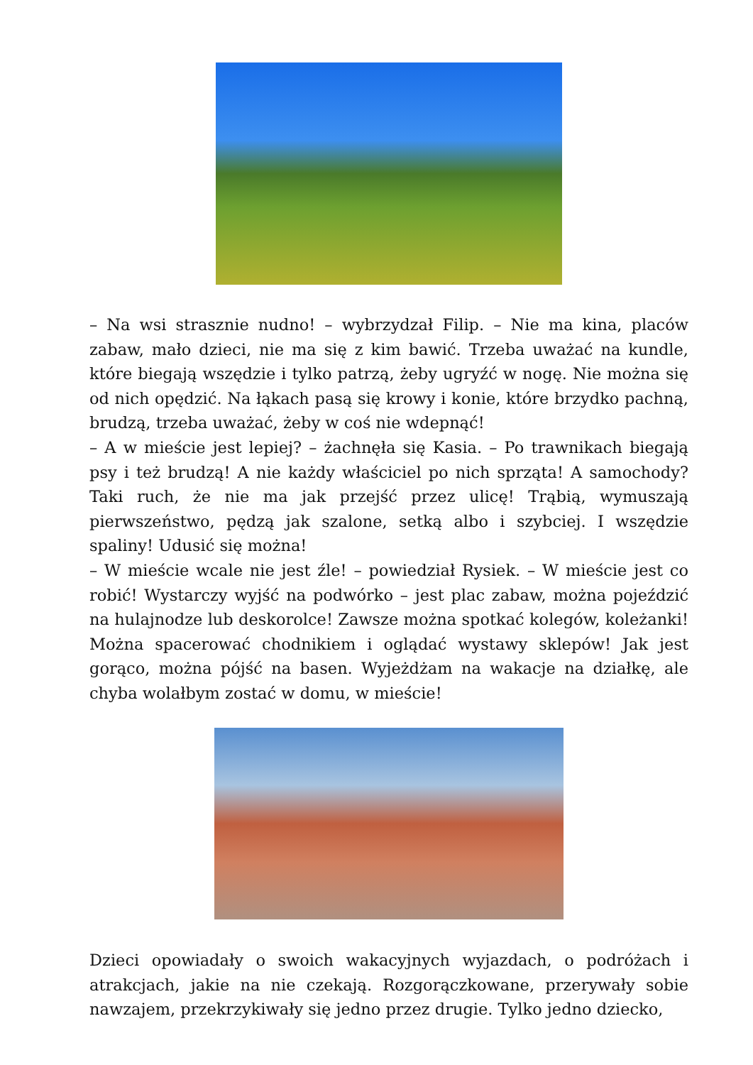– Na wsi strasznie nudno! – wybrzydzał Filip. – Nie ma kina, placów zabaw, mało dzieci, nie ma się z kim bawić. Trzeba uważać na kundle, które biegają wszędzie i tylko patrzą, żeby ugryźć w nogę. Nie można się od nich opędzić. Na łąkach pasą się krowy i konie, które brzydko pachną, brudzą, trzeba uważać, żeby w coś nie wdepnąć!
– A w mieście jest lepiej? – żachnęła się Kasia. – Po trawnikach biegają psy i też brudzą! A nie każdy właściciel po nich sprząta! A samochody? Taki ruch, że nie ma jak przejść przez ulicę! Trąbią, wymuszają pierwszeństwo, pędzą jak szalone, setką albo i szybciej. I wszędzie spaliny! Udusić się można!
– W mieście wcale nie jest źle! – powiedział Rysiek. – W mieście jest co robić! Wystarczy wyjść na podwórko – jest plac zabaw, można pojeździć na hulajnodze lub deskorolce! Zawsze można spotkać kolegów, koleżanki! Można spacerować chodnikiem i oglądać wystawy sklepów! Jak jest gorąco, można pójść na basen. Wyjeżdżam na wakacje na działkę, ale chyba wolałbym zostać w domu, w mieście!
Dzieci opowiadały o swoich wakacyjnych wyjazdach, o podróżach i atrakcjach, jakie na nie czekają. Rozgorączkowane, przerywały sobie nawzajem, przekrzykiwały się jedno przez drugie. Tylko jedno dziecko,